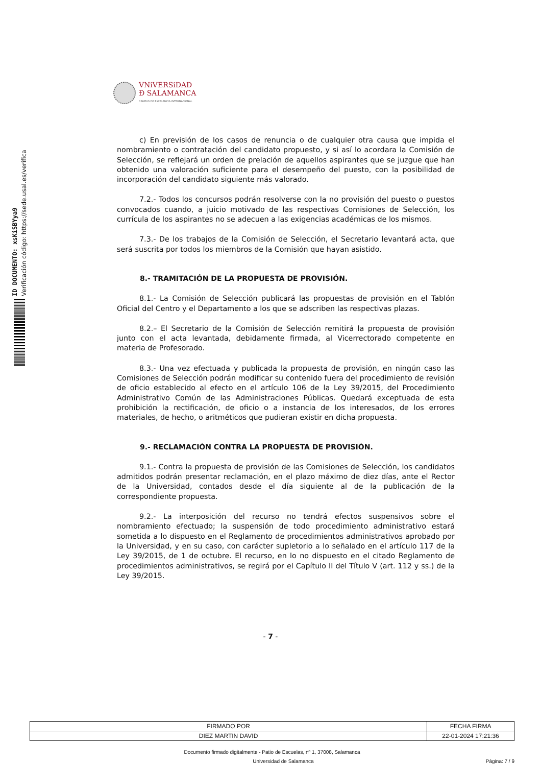VNiVERSiDAD
Ð SALAMANCA
CAMPUS DE EXCELENCIA INTERNACIONAL
ID DOCUMENTO: xsKiSBYya9
Verificación código: https://sede.usal.es/verifica
c) En previsión de los casos de renuncia o de cualquier otra causa que impida el nombramiento o contratación del candidato propuesto, y si así lo acordara la Comisión de Selección, se reflejará un orden de prelación de aquellos aspirantes que se juzgue que han obtenido una valoración suficiente para el desempeño del puesto, con la posibilidad de incorporación del candidato siguiente más valorado.
7.2.- Todos los concursos podrán resolverse con la no provisión del puesto o puestos convocados cuando, a juicio motivado de las respectivas Comisiones de Selección, los currícula de los aspirantes no se adecuen a las exigencias académicas de los mismos.
7.3.- De los trabajos de la Comisión de Selección, el Secretario levantará acta, que será suscrita por todos los miembros de la Comisión que hayan asistido.
8.- TRAMITACIÓN DE LA PROPUESTA DE PROVISIÓN.
8.1.- La Comisión de Selección publicará las propuestas de provisión en el Tablón Oficial del Centro y el Departamento a los que se adscriben las respectivas plazas.
8.2.– El Secretario de la Comisión de Selección remitirá la propuesta de provisión junto con el acta levantada, debidamente firmada, al Vicerrectorado competente en materia de Profesorado.
8.3.- Una vez efectuada y publicada la propuesta de provisión, en ningún caso las Comisiones de Selección podrán modificar su contenido fuera del procedimiento de revisión de oficio establecido al efecto en el artículo 106 de la Ley 39/2015, del Procedimiento Administrativo Común de las Administraciones Públicas. Quedará exceptuada de esta prohibición la rectificación, de oficio o a instancia de los interesados, de los errores materiales, de hecho, o aritméticos que pudieran existir en dicha propuesta.
9.- RECLAMACIÓN CONTRA LA PROPUESTA DE PROVISIÓN.
9.1.- Contra la propuesta de provisión de las Comisiones de Selección, los candidatos admitidos podrán presentar reclamación, en el plazo máximo de diez días, ante el Rector de la Universidad, contados desde el día siguiente al de la publicación de la correspondiente propuesta.
9.2.- La interposición del recurso no tendrá efectos suspensivos sobre el nombramiento efectuado; la suspensión de todo procedimiento administrativo estará sometida a lo dispuesto en el Reglamento de procedimientos administrativos aprobado por la Universidad, y en su caso, con carácter supletorio a lo señalado en el artículo 117 de la Ley 39/2015, de 1 de octubre. El recurso, en lo no dispuesto en el citado Reglamento de procedimientos administrativos, se regirá por el Capítulo II del Título V (art. 112 y ss.) de la Ley 39/2015.
- 7 -
| FIRMADO POR | FECHA FIRMA |
| DIEZ MARTIN DAVID | 22-01-2024 17:21:36 |
Documento firmado digitalmente - Patio de Escuelas, nº 1, 37008, Salamanca
Universidad de Salamanca Página: 7 / 9